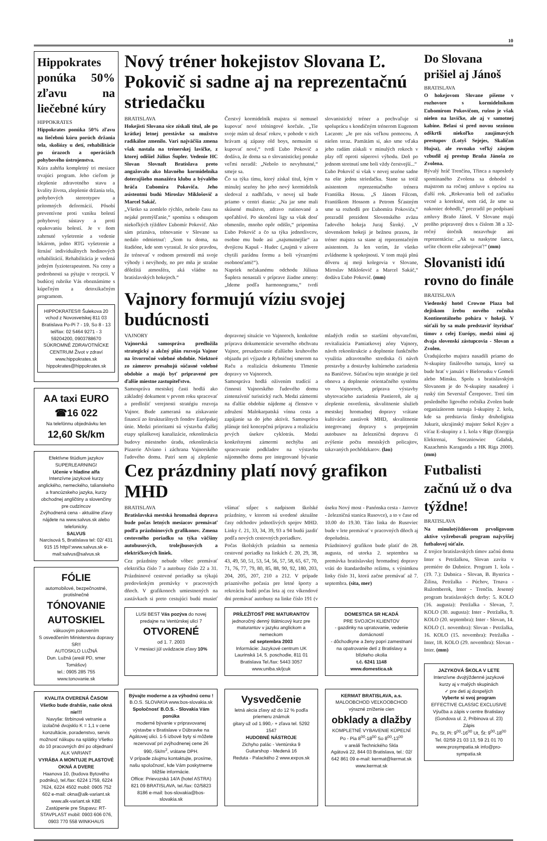10
Hippokrates ponúka 50% zľavu na liečebné kúry
HIPPOKRATES
Hippokrates ponúka 50% zľavu na liečebnú kúru porúch držania tela, skoliózy u detí, rehabilitácie po úrazoch a operáciách pohybového ústrojenstva.
Kúra zahŕňa kompletný tri mesiace trvajúci program. Jeho cieľom je zlepšenie zdravotného stavu a kvality života, zlepšenie držania tela, pohybových stereotypov a prítomných deformácií. Pôsobí preventívne proti vzniku bolestí pohybovej sústavy a proti opakovaniu bolestí. Je v ňom zahrnuté vyšetrenie a vedenie lekárom, jedno RTG vyšetrenie a štrnásť individuálnych hodinových rehabilitácií. Rehabilitácia je vedená jedným fyzioterapeutom. Na ceny a podrobnosti sa pýtajte v recepcii. V budúcej rubrike Vás oboznámime s kúpeľným a detoxikačným programom.
HIPPOKRATES® Šulekova 20 vchod z Novosvetskej 811 03 Bratislava Po-Pi 7 - 19, So 8 - 13 tel/fax: 02 5464 9271 - 3 59204200, 0903788670 SÚKROMNÉ ZDRAVOTNÍCKE CENTRUM Život v zdraví www.hippokrates.sk hippokrates@hippokrates.sk
AA taxi EURO
☎16 022
Na telefónnu objednávku len
12,60 Sk/km
Efektívne štúdium jazykov SUPERLEARNING!
Učenie v hladine alfa
Intenzívne jazykové kurzy anglického, nemeckého, talianskeho a francúzskeho jazyka, kurzy obchodnej angličtiny a slovenčiny pre cudzincov
Zvýhodnená cena - aktuálne zľavy nájdete na www.salvus.sk alebo telefonicky.
SALVUS
Narcisová 5, Bratislava tel: 02/ 431 915 15 http//:www.salvus.sk e-mail:salvus@salvus.sk
FÓLIE
automobilové, bezpečnostné, protislnečné
TÓNOVANIE AUTOSKIEL
vákuovým pokovením
S osvedčením Ministerstva dopravy SR!!
AUTOSKLO LUŽNÁ
Dun. Lužná (areál PD, smer Tomášov)
tel.: 0905 285 755
www.tonovanie.sk
KVALITA OVERENÁ ČASOM
Všetko bude drahšie, naše okná nie!!!
Navyše: štrbinové vetranie a izolačné dvojsklo K = 1,1 v cene konzultácie, poradenstvo, servis možnosť nákupu na splátky Všetko do 10 pracovných dní po objednaní
ALK VARIANT
VYRÁBA A MONTUJE PLASTOVÉ OKNÁ A DVERE
Haanova 10, (budova Bytového podniku), tel./fax: 6224 1759, 6224 7624, 6224 4502 mobil: 0905 752 602 e-mail: okna@alk-variant.sk www.alk-variant.sk KBE
Zastúpenie pre Stupavu: RT-STAVPLAST mobil: 0903 606 076, 0903 770 558 WINKHAUS
Nový tréner hokejistov Slovana Ľ. Pokovič si sadne aj na reprezentačnú striedačku
BRATISLAVA
Hokejisti Slovana síce získali titul, ale po krátkej letnej prestávke sa mužstvo radikálne zmenilo. Vari najväčšia zmena však nastala na trénerskej lavičke, z ktorej odišiel Július Šupler. Vedenie HC Slovan Slovnaft Bratislava preto angažovalo ako hlavného kormidelníka doterajšieho manažéra klubu a bývalého hráča Ľubomíra Pokoviča. Jeho asistentmi budú Miroslav Miklošovič a Marcel Sakáč.
„Všetko sa zomlelo rýchlo, nebolo času na nejaké premýšľanie,“ spomína s odstupom niekoľkých týždňov Ľubomír Pokovič. Ako sám priznáva, trénovanie v Slovane sa nedalo odmietnuť: „Som tu doma, na štadióne, kde som vyrastal. Je síce pravdou, že trénovať v rodnom prostredí má svoje výhody i nevýhody, no pre mňa je strašne dôležitá atmosféra, aká vládne na bratislavských hokejoch.“
Čerstvý kormidelník majstra si nemusel kupovať nové tréningové korčule. „Tie svoje mám už desať rokov, v pohode v nich hrávam aj zápasy old boys, nemusím si kupovať nové,“ tvrdí Ľubo Pokovič a dodáva, že doma sa o slovanistickej ponuke veľmi neradil: „Nebolo to nevyhnutné,“ smeje sa.
Čo sa týka tímu, ktorý získal titul, kým v minulej sezóny ho jeho nový kormidelník sledoval z nadhľadu, v novej už bude priamo v centri diania: „Na jar sme mali skúsené mužstvo, zdravo rutinované a spoľahlivé. Po skončení ligy sa však dosť obmenilo, mnoho opôr odišlo,“ pripomína Ľubo Pokovič a čo sa týka jednotlivcov, osobne mu bude asi „najsmutnejšie“ za dvojicou Kapuš - Hudec („najmä v závere chytili parádnu formu a boli výraznými osobnosťami!“).
Napriek nečakanému odchodu Júliusa Šuplera nenastali v príprave žiadne zmeny: „Ideme podľa harmonogramu,“ tvrdí slovanistický tréner a pochvaľuje si spoluprácu s kondičným trénerom Eugenom Laczom: „Je pre nás veľkou pomocou. A nielen teraz. Pamätám si, ako sme vďaka jeho radám získali v minulých rokoch v play off oproti súperovi výhodu. Deň po jednom stretnutí sme boli vždy čerstvejší...“
Ľubo Pokovič si však v novej sezóne sadne na ešte jednu striedačku. Stane sa totiž asistentom reprezentačného trénera Františka Hossu. „S Jánom Filcom, Františkom Hossom a Petrom Šťastným sme sa rozhodli pre Ľubomíra Pokoviča,“ prezradil prezident Slovenského zväzu ľadového hokeja Juraj Široký. „V slovenskom hokeji je bežnou praxou, že tréner majstra sa stane aj reprezentačným asistentom. Ja len verím, že všetko zvládneme k spokojnosti. V tom majú plnú dôveru aj moji kolegovia v Slovane, Miroslav Miklošovič a Marcel Sakáč,“ dodáva Ľubo Pokovič. (mm)
Vajnory formujú víziu svojej budúcnosti
VAJNORY
Vajnorská samospráva predložila strategický a akčný plán rozvoja Vajnor na štvorročné volebné obdobie. Niektoré zo zámerov presahujú súčasné volebné obdobie a majú byť pripravené pre ďalšie miestne zastupiteľstvo.
Samospráva mestskej časti hodlá ako základný dokument v prvom roku spracovať a predložiť verejnosti stratégiu rozvoja Vajnor. Bude zameraná na získavanie financií zo štrukturálnych fondov Európskej únie. Medzi prioritami sú výstavba ďalšej etapy splaškovej kanalizácie, rekonštrukcia budovy miestneho úradu, rekonštrukcia Pizzerie Alviano i záchrana Vajnorského ľudového domu. Patrí sem aj zlepšenie dopravnej situácie vo Vajnoroch, konkrétne príprava dokumentácie severného obchvatu Vajnor, presadzovanie ďalšieho kruhového objazdu pri výjazde z Rybničnej smerom na Raču a realizácia dokumentu Tlmenie dopravy vo Vajnoroch.
Samospráva hodlá oživením tradícií a činnosti Vajnorského ľudového domu zintenzívniť turistický ruch. Medzi zámermi na ďalšie obdobie nájdeme aj členstvo v združení Malokarpatská vínna cesta a zapájanie sa do jeho aktivít. Samospráva plánuje tiež koncepčnú prípravu a realizáciu prvých úsekov cyklotrás. Medzi konkrétnymi zámermi nechýba ani spracovanie podkladov na výstavbu nájomného domu pre integrované bývanie mladých rodín so staršími obyvateľmi, revitalizácia Pamiatkovej zóny Vajnory, návrh rekonštrukcie a doplnenie funkčného využitia zdravotného strediska či návrh prestavby a dostavby kultúrneho zariadenia na Baničove. Súčasťou tejto stratégie je tiež obnova a doplnenie orientačného systému vo Vajnoroch, príprava výstavby ubytovacieho zariadenia Pastiereň, ale aj zlepšenie osvetlenia, skvalitnenie služieb mestskej hromadnej dopravy vrátane kultivácie zastávok MHD, skvalitnenie integrovanej dopravy s prepojením autobusov na železničnú dopravu či zvýšenie počtu mestských policajtov, takzvaných pochôdzkarov. (lau)
Cez prázdniny platí nový grafikon MHD
BRATISLAVA
Bratislavská mestská hromadná doprava bude počas letných mesiacov premávať podľa prázdninových grafikonov. Zmena cestovného poriadku sa týka väčšiny autobusových, trolejbusových a električkových liniek.
Cez prázdniny nebude vôbec premávať električka číslo 7 a autobusy číslo 22 a 31. Prázdninové cestovné poriadky sa týkajú predovšetkým premávky v pracovných dňoch. V grafikonoch umiestnených na zastávkach si preto cestujúci budú musieť všímať stĺpec s nadpisom školské prázdniny, v ktorom sú uvedené aktuálne časy odchodov jednotlivých spojov MHD. Linky č. 21, 33, 34, 39, 93 a 94 budú jazdiť podľa nových cestovných poriadkov.
Počas školských prázdnin sa nemenia cestovné poriadky na linkách č. 20, 29, 38, 43, 49, 50, 51, 53, 54, 56, 57, 58, 65, 67, 70, 71, 76, 77, 79, 80, 85, 88, 90, 92, 180, 203, 204, 205, 207, 210 a 212. V prípade priaznivého počasia pre letné športy a rekreáciu budú počas leta aj cez víkendové dni premávať autobusy na linke číslo 191 (v úseku Nový most - Panónska cesta - Jarovce - železničná stanica Rusovce), a to v čase od 10.00 do 19.30. Táto linka do Rusoviec bude v lete premávať v pracovných dňoch aj dopoludnia.
Prázdninový grafikon bude platiť do 28. augusta, od utorka 2. septembra sa premávka bratislavskej hromadnej dopravy vráti do štandardného režimu, s výnimkou linky číslo 31, ktorá začne premávať až 7. septembra. (sita, mer)
LUSI BEST Vás pozýva do novej predajne na Ventúrskej ulici 7
OTVORENÉ
od 1. 7. 2003
V mesiaci júl uvádzacie zľavy 10%
PRÍLEŽITOSŤ PRE MATURANTOV
jednoročný denný štátnicový kurz pre maturantov v jazyku anglickom a nemeckom
od septembra 2003
Informácie: Jazykové centrum UK Laurinská 14, 5. poschodie, 811 01 Bratislava Tel./fax: 5443 3057 www.uniba.sk/jcuk
DOMESTICA SR HĽADÁ
PRE SVOJICH KLIENTOV
- gazdinky na upratovanie, vedenie domácností
- dôchodkyne a ženy popri zamestnaní na opatrovanie detí z Bratislavy a blízkeho okolia
t.č. 6241 1148
www.domestica.sk
Bývajte moderne a za výhodnú cenu !
B.O.S. SLOVAKIA www.bos-slovakia.sk
Spoločnosť B.O.S. - Slovakia Vám ponúka
moderné bývanie v pripravovanej výstavbe v Bratislave v Dúbravke na Agátovej ulici. 1-5 izbové byty si môžete rezervovať pri zvýhodnenej cene 26 990,-Sk/m<sup>2</sup>, vrátane DPH.
V prípade záujmu kontaktujte, prosíme, našu spoločnosť, kde Vám poskytneme bližšie informácie.
Office: Prievozská 14/A (hotel ASTRA) 821 09 BRATISLAVA, tel./fax: 02/5823 8186 e-mail: bos-slovakia@bos-slovakia.sk
Vysvedčenie
letná akcia zľavy až do 12 % podľa priemeru známok
gitary už od 1.990,- + zľava tel. 5292 1547
HUDOBNÉ NÁSTROJE
Zichyho palác - Ventúrska 9
Guitarshop - Medená 16
Reduta - Palackého 2 www.expos.sk
KERMAT BRATISLAVA, a.s.
MALOOBCHOD VEĽKOOBCHOD
výrazné zníženie cien
obklady a dlažby
KOMPLETNÉ VYBAVENIE KÚPEĽNÍ
Po - Pia 8<sup>00</sup>-18<sup>00</sup> So 8<sup>00</sup>-13<sup>00</sup>
v areáli Technického Skla
Agátová 22, 844 03 Bratislava, tel.: 02/ 642 861 09 e-mail: kermat@kermat.sk www.kermat.sk
Do Slovana prišiel aj Jánoš
BRATISLAVA
O hokejovom Slovane píšeme v rozhovore s kormidelníkom Ľubomírom Pokovičom, rušno je však nielen na lavičke, ale aj v samotnej kabíne. Belasí si pred novou sezónou odškrtli niekoľko zaujímavých prestupov (Lotyš Sejejes, Skaličan Hujsa), ale rovnako veľký záujem vzbudil aj prestup Braňa Jánoša zo Zvolena.
Bývalý hráč Trenčína, Třinca a naposledy spomínaného Zvolena sa dohodol s majstrom na ročnej zmluve s opciou na ďalší rok. „Rokovania boli od začiatku vecné a korektné, som rád, že sme sa nakoniec dohodli,“ prezradil po podpísaní zmluvy Braňo Jánoš. V Slovane majú preňho pripravený dres s číslom 38 a 32-ročný útočník nezavrhuje ani reprezentáciu: „Ak sa naskytne šanca, určite chcem ešte zabojovať!“ (mm)
Slovanisti idú rovno do finále
BRATISLAVA
Viedenský hotel Crowne Plaza bol dejiskom žrebu nového ročníka Kontinentálneho pohára v hokeji. V súťaži by sa malo predstaviť štyridsať tímov z celej Európy, medzi nimi aj dvaja slovenskí zástupcovia - Slovan a Zvolen.
Úradujúceho majstra nasadili priamo do N-skupiny finálového turnaja, ktorý sa bude hrať v januári v Bielorusku v Gomeli alebo Minsku. Spolu s bratislavským Slovanom je do N-skupiny nasadený i ruský tím Severstaľ Čerepovec. Tretí tím posledného ligového ročníka Zvolen bude organizátorom turnaja I-skupiny 2. kola, kde sa predstavia fínsky druholigista Jukurit, ukrajinský majster Sokol Kyjev a víťaz E-skupiny z 1. kola v Rige (Energija Elektrenai, Stoczniowiec Gdaňsk, Kazachmis Karaganda a HK Riga 2000). (mm)
Futbalisti začnú už o dva týždne!
BRATISLAVA
Na minulotýždňovom prvoligovom aktíve vyžrebovali program najvyššej futbalovej súťaže.
Z trojice bratislavských tímov začnú doma Inter s Petržalkou, Slovan zavíta v premiére do Dubnice. Program 1. kola - (19. 7.): Dubnica - Slovan, B. Bystrica - Žilina, Petržalka - Púchov, Trnava - Ružomberok, Inter - Trenčín. Jesenný program bratislavských derby: 5. KOLO (16. augusta): Petržalka - Slovan, 7. KOLO (30. augusta): Inter - Petržalka, 9. KOLO (20. septembra): Inter - Slovan, 14. KOLO (1. novembra): Slovan - Petržalka, 16. KOLO (15. novembra): Petržalka - Inter, 18. KOLO (29. novembra): Slovan - Inter. (mm)
JAZYKOVÁ ŠKOLA V LETE
Intenzívne dvojtýždenné jazykové kurzy aj v malých skupinách
✓ pre deti aj dospelých
Vyberte si svoj program
EFFECTIVE CLASSIC EXCLUSIVE
Výučba a zápis v centre Bratislavy (Gondova ul. 2, Pribinova ul. 23)
Zápis
Po, St, Pi: 9<sup>00</sup>-16<sup>00</sup> Ut, Št: 9<sup>00</sup>-18<sup>00</sup>
Tel. 02/59 21 03 13, 59 21 01 70
www.prosympatia.sk info@pro-sympatia.sk